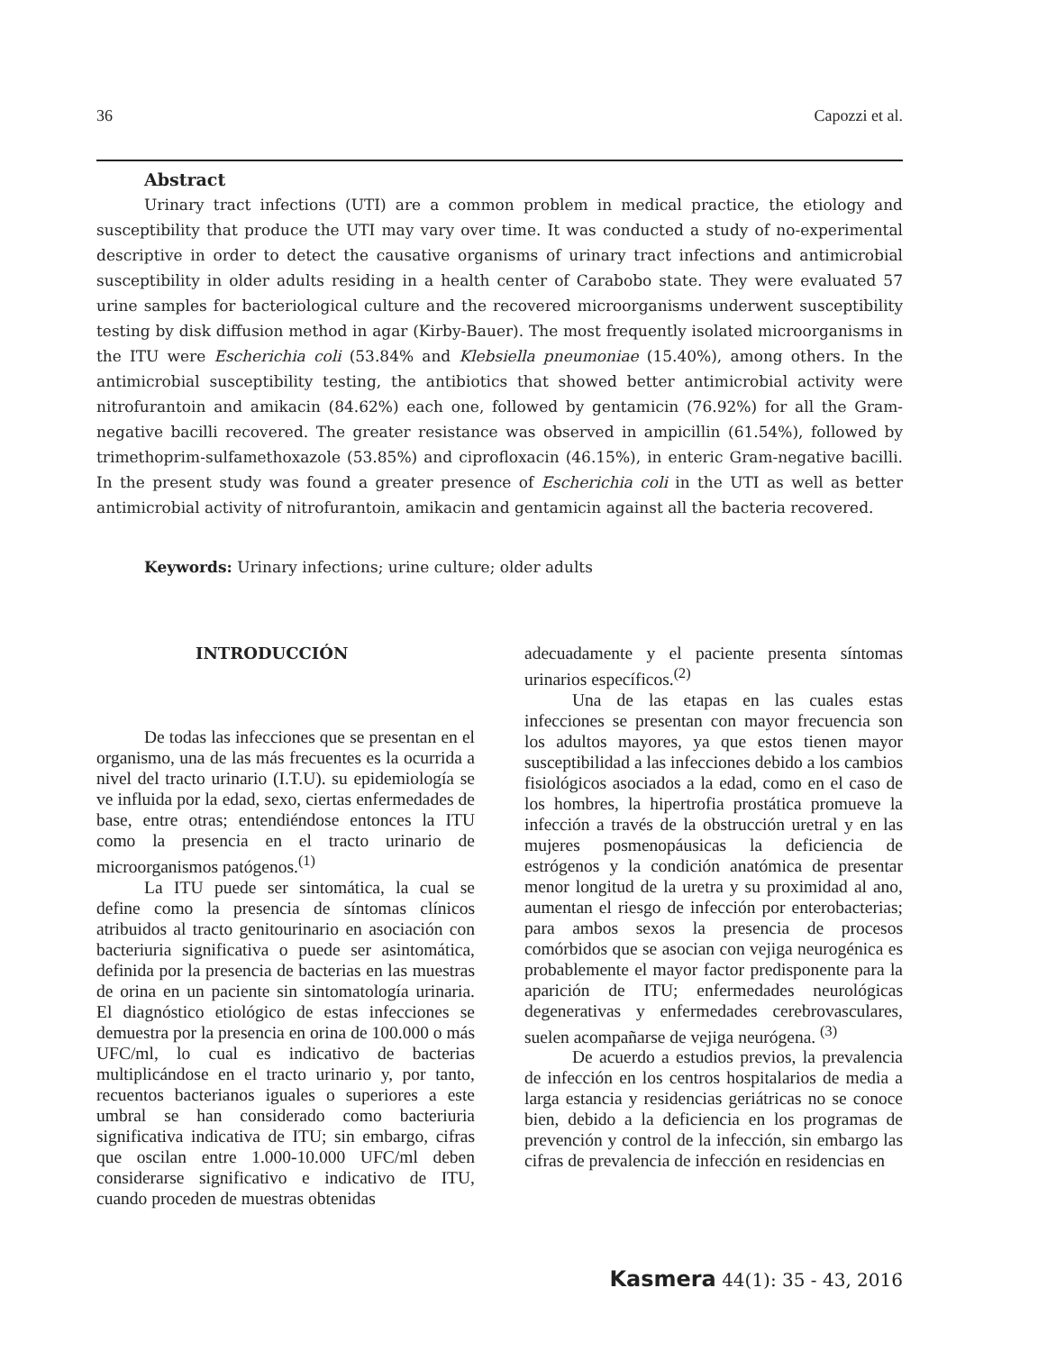36 Capozzi et al.
Abstract
Urinary tract infections (UTI) are a common problem in medical practice, the etiology and susceptibility that produce the UTI may vary over time. It was conducted a study of no-experimental descriptive in order to detect the causative organisms of urinary tract infections and antimicrobial susceptibility in older adults residing in a health center of Carabobo state. They were evaluated 57 urine samples for bacteriological culture and the recovered microorganisms underwent susceptibility testing by disk diffusion method in agar (Kirby-Bauer). The most frequently isolated microorganisms in the ITU were Escherichia coli (53.84% and Klebsiella pneumoniae (15.40%), among others. In the antimicrobial susceptibility testing, the antibiotics that showed better antimicrobial activity were nitrofurantoin and amikacin (84.62%) each one, followed by gentamicin (76.92%) for all the Gram-negative bacilli recovered. The greater resistance was observed in ampicillin (61.54%), followed by trimethoprim-sulfamethoxazole (53.85%) and ciprofloxacin (46.15%), in enteric Gram-negative bacilli. In the present study was found a greater presence of Escherichia coli in the UTI as well as better antimicrobial activity of nitrofurantoin, amikacin and gentamicin against all the bacteria recovered.
Keywords: Urinary infections; urine culture; older adults
INTRODUCCIÓN
De todas las infecciones que se presentan en el organismo, una de las más frecuentes es la ocurrida a nivel del tracto urinario (I.T.U). su epidemiología se ve influida por la edad, sexo, ciertas enfermedades de base, entre otras; entendiéndose entonces la ITU como la presencia en el tracto urinario de microorganismos patógenos.<sup>(1)</sup>
La ITU puede ser sintomática, la cual se define como la presencia de síntomas clínicos atribuidos al tracto genitourinario en asociación con bacteriuria significativa o puede ser asintomática, definida por la presencia de bacterias en las muestras de orina en un paciente sin sintomatología urinaria. El diagnóstico etiológico de estas infecciones se demuestra por la presencia en orina de 100.000 o más UFC/ml, lo cual es indicativo de bacterias multiplicándose en el tracto urinario y, por tanto, recuentos bacterianos iguales o superiores a este umbral se han considerado como bacteriuria significativa indicativa de ITU; sin embargo, cifras que oscilan entre 1.000-10.000 UFC/ml deben considerarse significativo e indicativo de ITU, cuando proceden de muestras obtenidas
adecuadamente y el paciente presenta síntomas urinarios específicos.<sup>(2)</sup>
Una de las etapas en las cuales estas infecciones se presentan con mayor frecuencia son los adultos mayores, ya que estos tienen mayor susceptibilidad a las infecciones debido a los cambios fisiológicos asociados a la edad, como en el caso de los hombres, la hipertrofia prostática promueve la infección a través de la obstrucción uretral y en las mujeres posmenopáusicas la deficiencia de estrógenos y la condición anatómica de presentar menor longitud de la uretra y su proximidad al ano, aumentan el riesgo de infección por enterobacterias; para ambos sexos la presencia de procesos comórbidos que se asocian con vejiga neurogénica es probablemente el mayor factor predisponente para la aparición de ITU; enfermedades neurológicas degenerativas y enfermedades cerebrovasculares, suelen acompañarse de vejiga neurógena. <sup>(3)</sup>
De acuerdo a estudios previos, la prevalencia de infección en los centros hospitalarios de media a larga estancia y residencias geriátricas no se conoce bien, debido a la deficiencia en los programas de prevención y control de la infección, sin embargo las cifras de prevalencia de infección en residencias en
Kasmera 44(1): 35 - 43, 2016